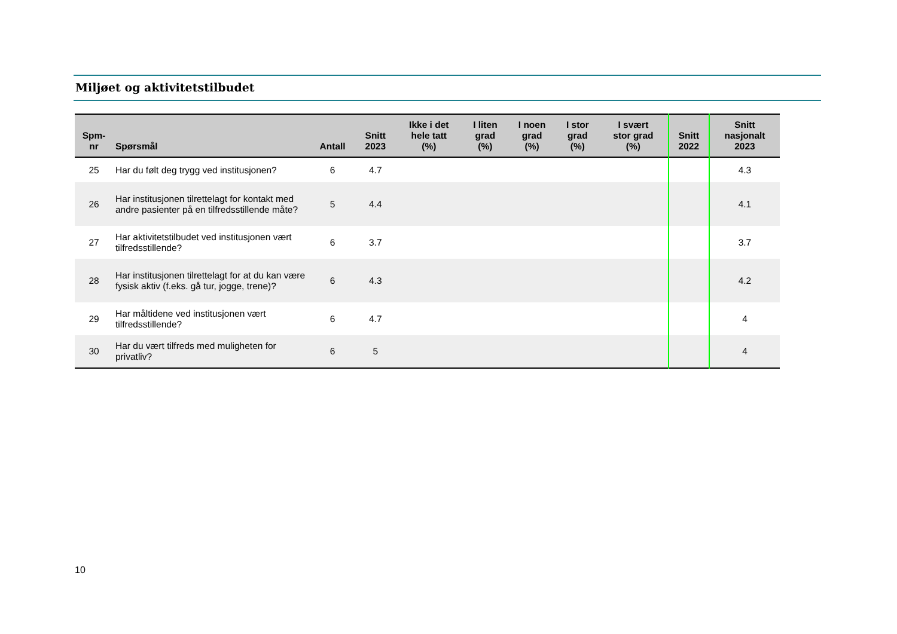Miljøet og aktivitetstilbudet
| Spm- nr | Spørsmål | Antall | Snitt 2023 | Ikke i det hele tatt (%) | I liten grad (%) | I noen grad (%) | I stor grad (%) | I svært stor grad (%) | Snitt 2022 | Snitt nasjonalt 2023 |
| --- | --- | --- | --- | --- | --- | --- | --- | --- | --- | --- |
| 25 | Har du følt deg trygg ved institusjonen? | 6 | 4.7 | | | | | | | 4.3 |
| 26 | Har institusjonen tilrettelagt for kontakt med andre pasienter på en tilfredsstillende måte? | 5 | 4.4 | | | | | | | 4.1 |
| 27 | Har aktivitetstilbudet ved institusjonen vært tilfredsstillende? | 6 | 3.7 | | | | | | | 3.7 |
| 28 | Har institusjonen tilrettelagt for at du kan være fysisk aktiv (f.eks. gå tur, jogge, trene)? | 6 | 4.3 | | | | | | | 4.2 |
| 29 | Har måltidene ved institusjonen vært tilfredsstillende? | 6 | 4.7 | | | | | | | 4 |
| 30 | Har du vært tilfreds med muligheten for privatliv? | 6 | 5 | | | | | | | 4 |
10